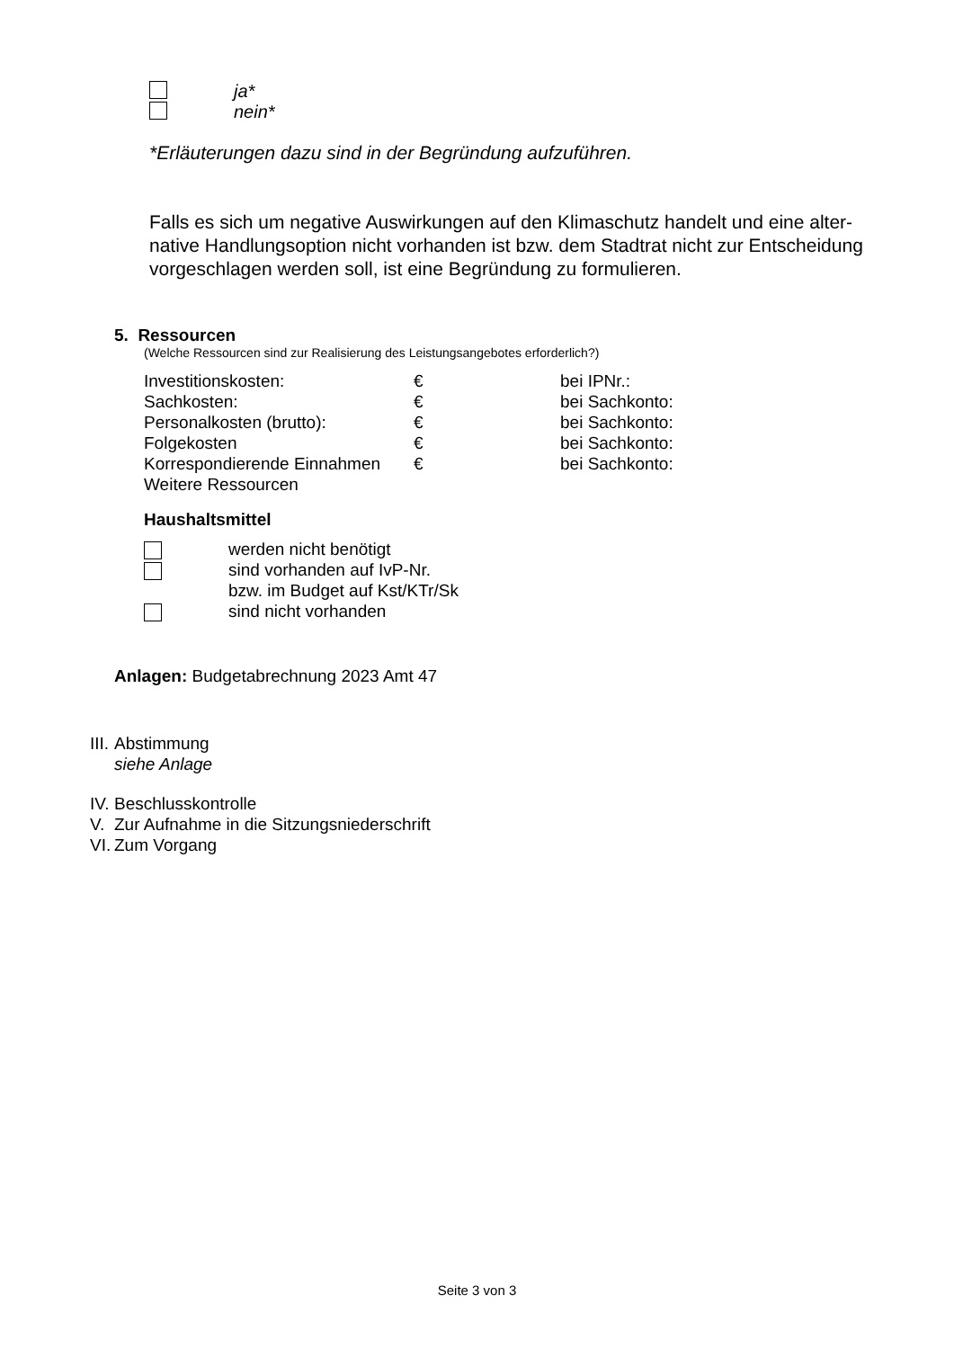ja*
nein*
*Erläuterungen dazu sind in der Begründung aufzuführen.
Falls es sich um negative Auswirkungen auf den Klimaschutz handelt und eine alter-native Handlungsoption nicht vorhanden ist bzw. dem Stadtrat nicht zur Entscheidung vorgeschlagen werden soll, ist eine Begründung zu formulieren.
5. Ressourcen
(Welche Ressourcen sind zur Realisierung des Leistungsangebotes erforderlich?)
Investitionskosten: € bei IPNr.:
Sachkosten: € bei Sachkonto:
Personalkosten (brutto): € bei Sachkonto:
Folgekosten € bei Sachkonto:
Korrespondierende Einnahmen € bei Sachkonto:
Weitere Ressourcen
Haushaltsmittel
werden nicht benötigt
sind vorhanden auf IvP-Nr.
bzw. im Budget auf Kst/KTr/Sk
sind nicht vorhanden
Anlagen: Budgetabrechnung 2023 Amt 47
III. Abstimmung
siehe Anlage
IV. Beschlusskontrolle
V. Zur Aufnahme in die Sitzungsniederschrift
VI. Zum Vorgang
Seite 3 von 3